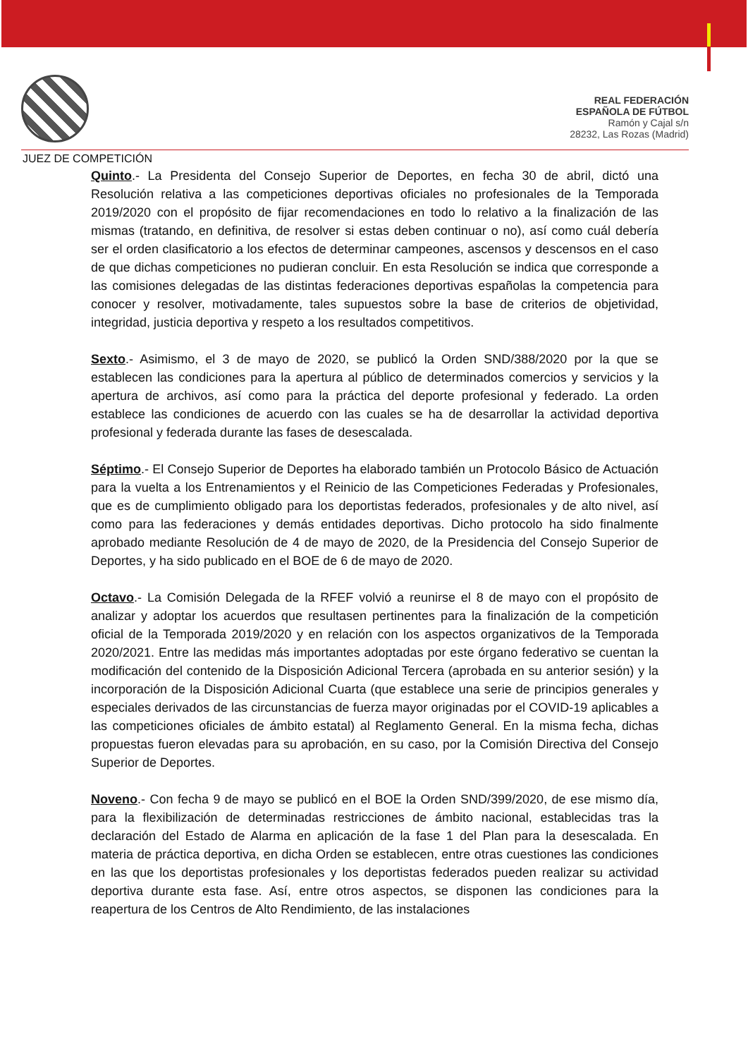REAL FEDERACIÓN
ESPAÑOLA DE FÚTBOL
Ramón y Cajal s/n
28232, Las Rozas (Madrid)
JUEZ DE COMPETICIÓN
Quinto.- La Presidenta del Consejo Superior de Deportes, en fecha 30 de abril, dictó una Resolución relativa a las competiciones deportivas oficiales no profesionales de la Temporada 2019/2020 con el propósito de fijar recomendaciones en todo lo relativo a la finalización de las mismas (tratando, en definitiva, de resolver si estas deben continuar o no), así como cuál debería ser el orden clasificatorio a los efectos de determinar campeones, ascensos y descensos en el caso de que dichas competiciones no pudieran concluir. En esta Resolución se indica que corresponde a las comisiones delegadas de las distintas federaciones deportivas españolas la competencia para conocer y resolver, motivadamente, tales supuestos sobre la base de criterios de objetividad, integridad, justicia deportiva y respeto a los resultados competitivos.
Sexto.- Asimismo, el 3 de mayo de 2020, se publicó la Orden SND/388/2020 por la que se establecen las condiciones para la apertura al público de determinados comercios y servicios y la apertura de archivos, así como para la práctica del deporte profesional y federado. La orden establece las condiciones de acuerdo con las cuales se ha de desarrollar la actividad deportiva profesional y federada durante las fases de desescalada.
Séptimo.- El Consejo Superior de Deportes ha elaborado también un Protocolo Básico de Actuación para la vuelta a los Entrenamientos y el Reinicio de las Competiciones Federadas y Profesionales, que es de cumplimiento obligado para los deportistas federados, profesionales y de alto nivel, así como para las federaciones y demás entidades deportivas. Dicho protocolo ha sido finalmente aprobado mediante Resolución de 4 de mayo de 2020, de la Presidencia del Consejo Superior de Deportes, y ha sido publicado en el BOE de 6 de mayo de 2020.
Octavo.- La Comisión Delegada de la RFEF volvió a reunirse el 8 de mayo con el propósito de analizar y adoptar los acuerdos que resultasen pertinentes para la finalización de la competición oficial de la Temporada 2019/2020 y en relación con los aspectos organizativos de la Temporada 2020/2021. Entre las medidas más importantes adoptadas por este órgano federativo se cuentan la modificación del contenido de la Disposición Adicional Tercera (aprobada en su anterior sesión) y la incorporación de la Disposición Adicional Cuarta (que establece una serie de principios generales y especiales derivados de las circunstancias de fuerza mayor originadas por el COVID-19 aplicables a las competiciones oficiales de ámbito estatal) al Reglamento General. En la misma fecha, dichas propuestas fueron elevadas para su aprobación, en su caso, por la Comisión Directiva del Consejo Superior de Deportes.
Noveno.- Con fecha 9 de mayo se publicó en el BOE la Orden SND/399/2020, de ese mismo día, para la flexibilización de determinadas restricciones de ámbito nacional, establecidas tras la declaración del Estado de Alarma en aplicación de la fase 1 del Plan para la desescalada. En materia de práctica deportiva, en dicha Orden se establecen, entre otras cuestiones las condiciones en las que los deportistas profesionales y los deportistas federados pueden realizar su actividad deportiva durante esta fase. Así, entre otros aspectos, se disponen las condiciones para la reapertura de los Centros de Alto Rendimiento, de las instalaciones